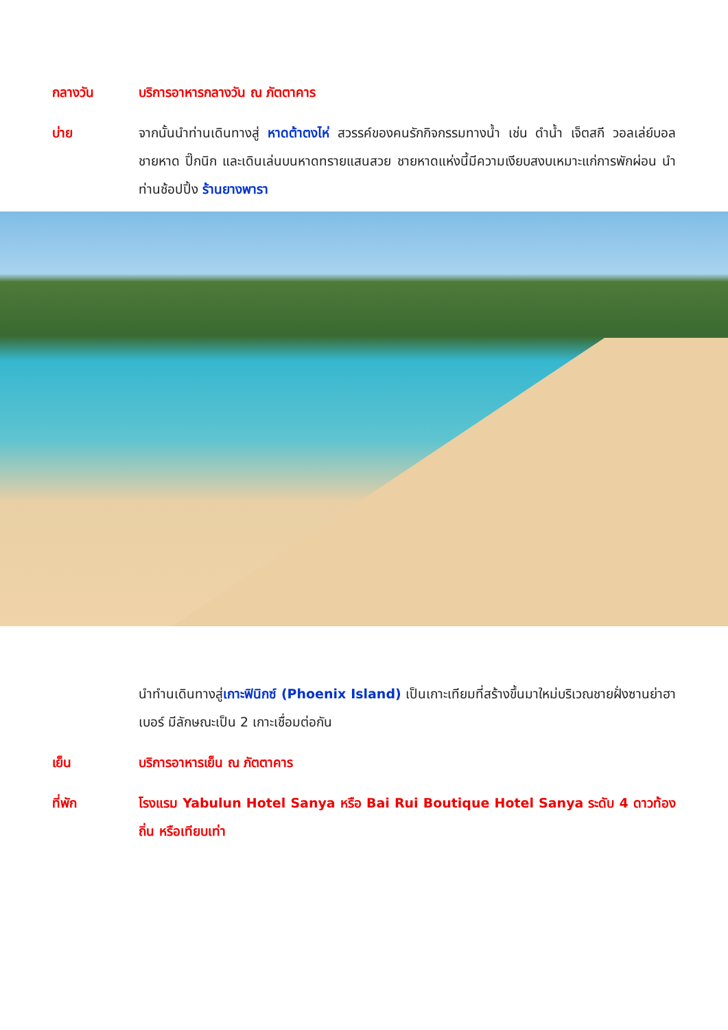กลางวัน บริการอาหารกลางวัน ณ ภัตตาคาร
บ่าย จากนั้นนำท่านเดินทางสู่ หาดต้าตงไห่ สวรรค์ของคนรักกิจกรรมทางน้ำ เช่น ดำน้ำ เจ็ตสกี วอลเล่ย์บอลชายหาด ปิ๊กนิก และเดินเล่นบนหาดทรายแสนสวย ชายหาดแห่งนี้มีความเงียบสงบเหมาะแก่การพักผ่อน นำท่านช้อปปิ้ง ร้านยางพารา
นำทำนเดินทางสู่เกาะฟินิกซ์ (Phoenix Island) เป็นเกาะเทียมที่สร้างขึ้นมาใหม่บริเวณชายฝั่งซานย่าฮาเบอร์ มีลักษณะเป็น 2 เกาะเชื่อมต่อกัน
เย็น บริการอาหารเย็น ณ ภัตตาคาร
ที่พัก โรงแรม Yabulun Hotel Sanya หรือ Bai Rui Boutique Hotel Sanya ระดับ 4 ดาวท้องถิ่น หรือเทียบเท่า